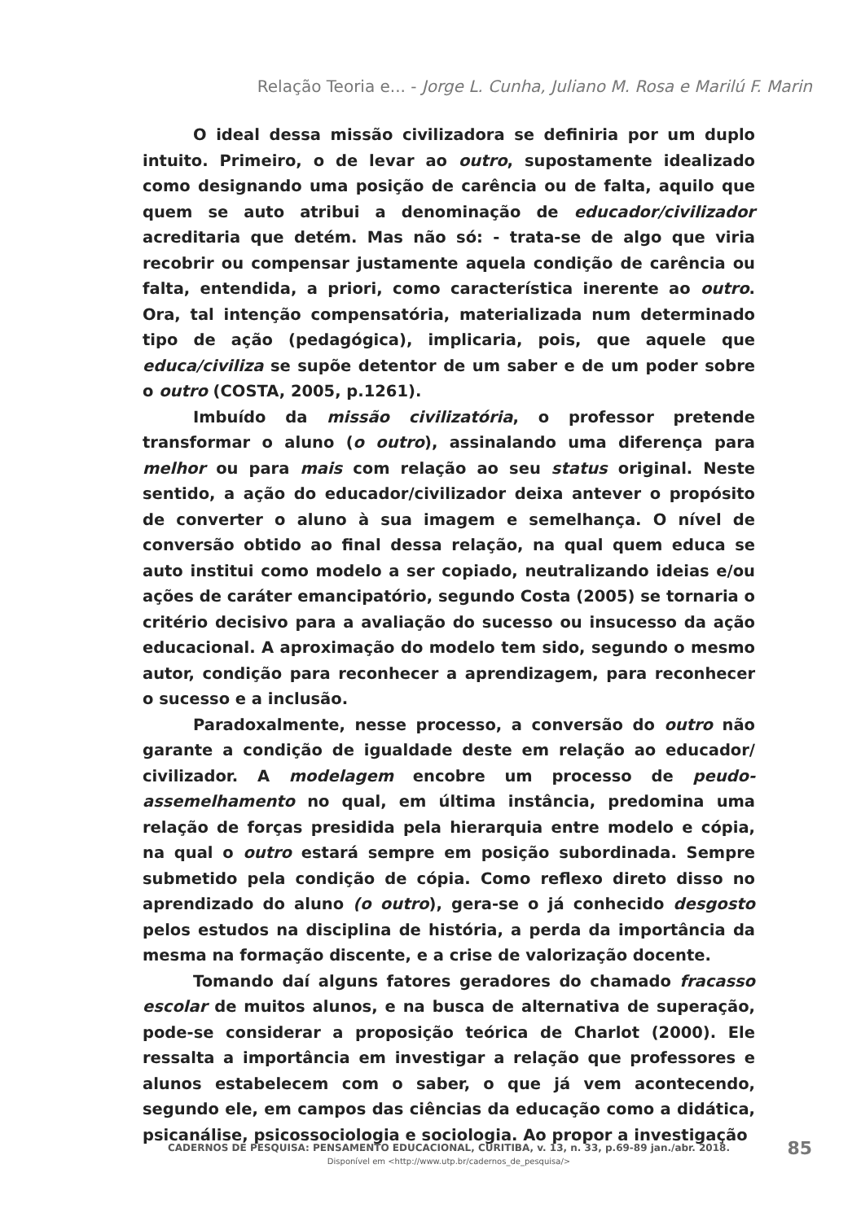Relação Teoria e... - Jorge L. Cunha, Juliano M. Rosa e Marilú F. Marin
O ideal dessa missão civilizadora se definiria por um duplo intuito. Primeiro, o de levar ao outro, supostamente idealizado como designando uma posição de carência ou de falta, aquilo que quem se auto atribui a denominação de educador/civilizador acreditaria que detém. Mas não só: - trata-se de algo que viria recobrir ou compensar justamente aquela condição de carência ou falta, entendida, a priori, como característica inerente ao outro. Ora, tal intenção compensatória, materializada num determinado tipo de ação (pedagógica), implicaria, pois, que aquele que educa/civiliza se supõe detentor de um saber e de um poder sobre o outro (COSTA, 2005, p.1261).
Imbuído da missão civilizatória, o professor pretende transformar o aluno (o outro), assinalando uma diferença para melhor ou para mais com relação ao seu status original. Neste sentido, a ação do educador/civilizador deixa antever o propósito de converter o aluno à sua imagem e semelhança. O nível de conversão obtido ao final dessa relação, na qual quem educa se auto institui como modelo a ser copiado, neutralizando ideias e/ou ações de caráter emancipatório, segundo Costa (2005) se tornaria o critério decisivo para a avaliação do sucesso ou insucesso da ação educacional. A aproximação do modelo tem sido, segundo o mesmo autor, condição para reconhecer a aprendizagem, para reconhecer o sucesso e a inclusão.
Paradoxalmente, nesse processo, a conversão do outro não garante a condição de igualdade deste em relação ao educador/ civilizador. A modelagem encobre um processo de peudo-assemelhamento no qual, em última instância, predomina uma relação de forças presidida pela hierarquia entre modelo e cópia, na qual o outro estará sempre em posição subordinada. Sempre submetido pela condição de cópia. Como reflexo direto disso no aprendizado do aluno (o outro), gera-se o já conhecido desgosto pelos estudos na disciplina de história, a perda da importância da mesma na formação discente, e a crise de valorização docente.
Tomando daí alguns fatores geradores do chamado fracasso escolar de muitos alunos, e na busca de alternativa de superação, pode-se considerar a proposição teórica de Charlot (2000). Ele ressalta a importância em investigar a relação que professores e alunos estabelecem com o saber, o que já vem acontecendo, segundo ele, em campos das ciências da educação como a didática, psicanálise, psicossociologia e sociologia. Ao propor a investigação
CADERNOS DE PESQUISA: PENSAMENTO EDUCACIONAL, CURITIBA, v. 13, n. 33, p.69-89 jan./abr. 2018.
Disponível em <http://www.utp.br/cadernos_de_pesquisa/>
85